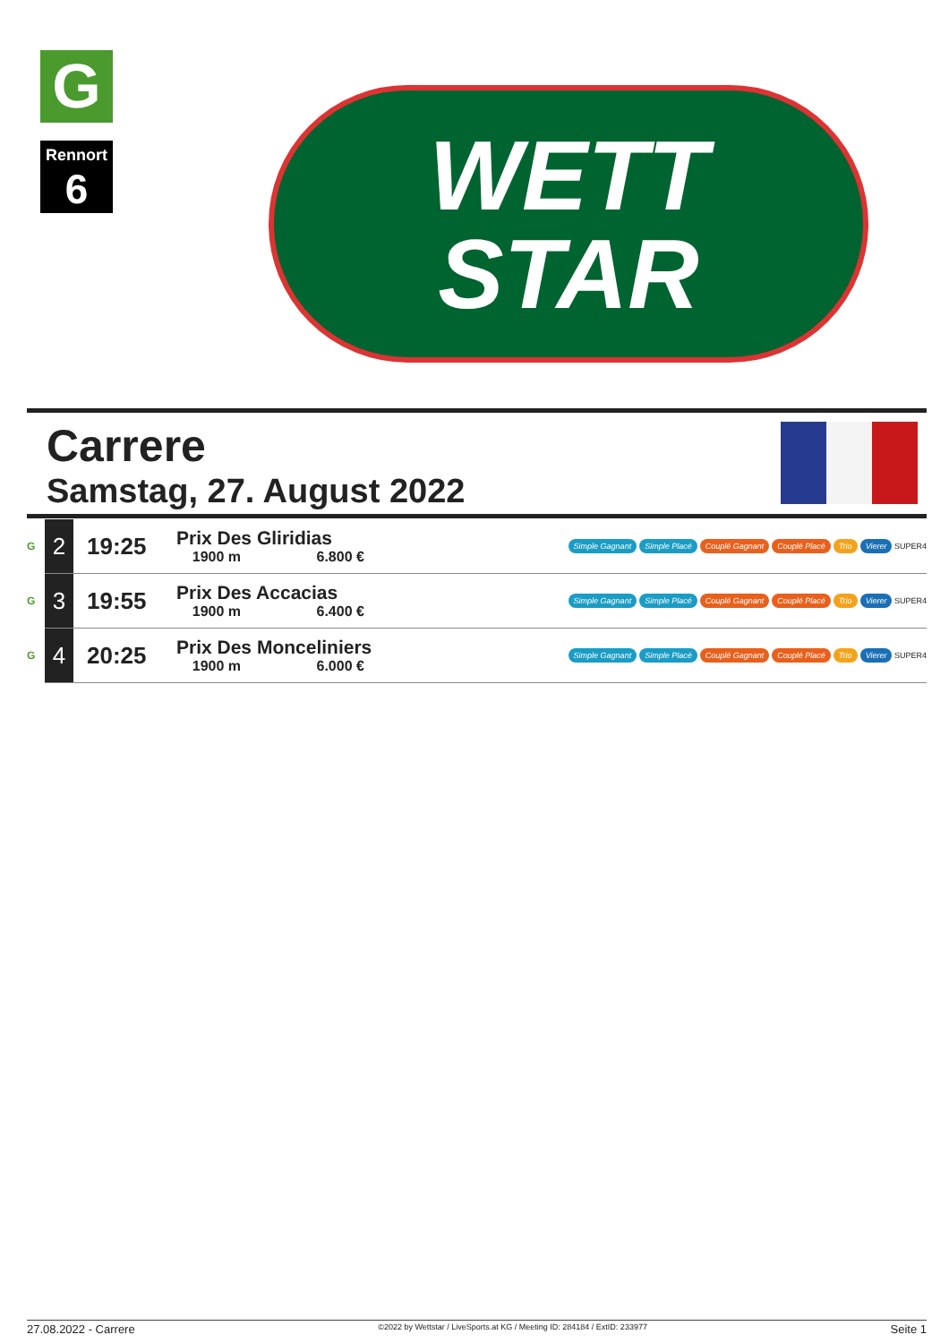G
Rennort
6
WETT
STAR
Carrere
Samstag, 27. August 2022
| G | 2 | 19:25 | Prix Des Gliridias 1900 m 6.800 € | Simple Gagnant Simple Placé Couplé Gagnant Couplé Placé Trio Vierer SUPER4 |
| G | 3 | 19:55 | Prix Des Accacias 1900 m 6.400 € | Simple Gagnant Simple Placé Couplé Gagnant Couplé Placé Trio Vierer SUPER4 |
| G | 4 | 20:25 | Prix Des Monceliniers 1900 m 6.000 € | Simple Gagnant Simple Placé Couplé Gagnant Couplé Placé Trio Vierer SUPER4 |
27.08.2022 - Carrere ©2022 by Wettstar / LiveSports.at KG / Meeting ID: 284184 / ExtID: 233977 Seite 1